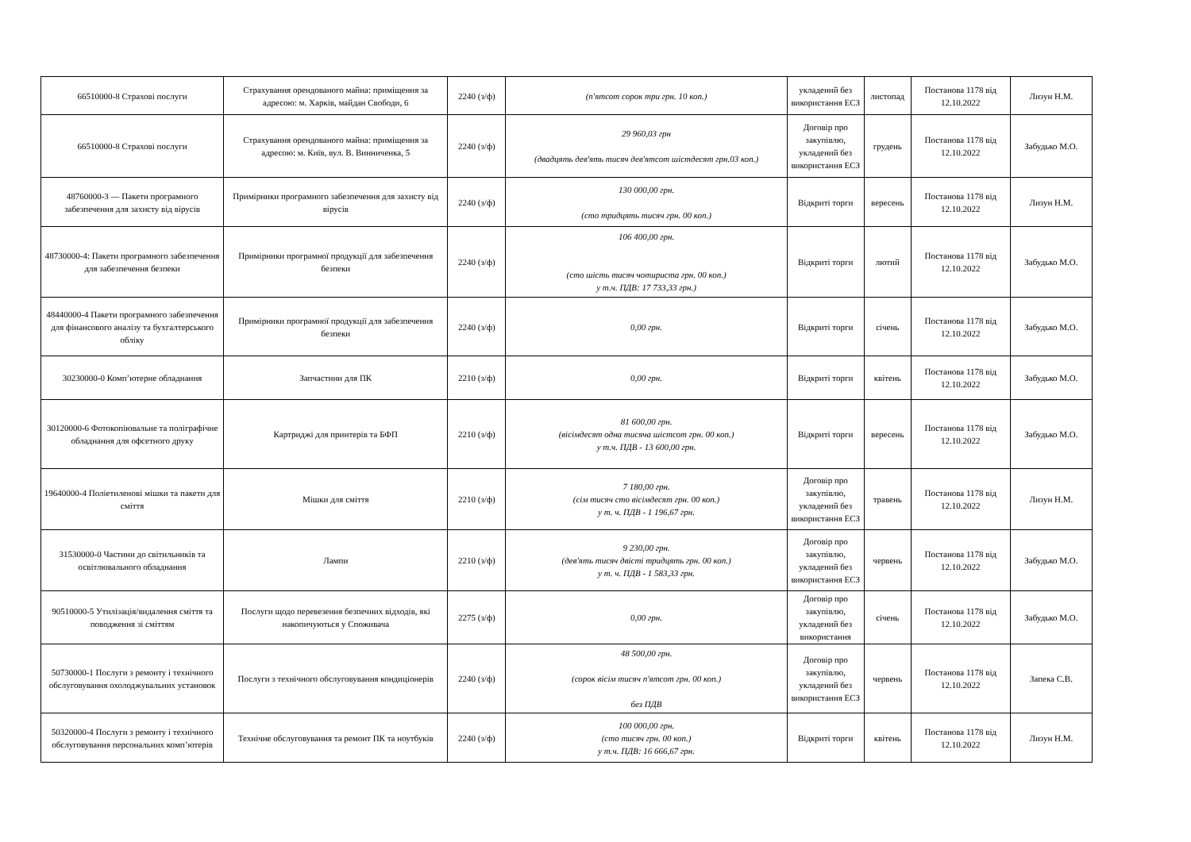| 66510000-8 Страхові послуги | Страхування орендованого майна: приміщення за адресою: м. Харків, майдан Свободи, 6 | 2240 (з/ф) | (п'ятсот сорок три грн. 10 коп.) | укладений без використання ЕСЗ | листопад | Постанова 1178 від 12.10.2022 | Лизун Н.М. |
| 66510000-8 Страхові послуги | Страхування орендованого майна: приміщення за адресою: м. Київ, вул. В. Винниченка, 5 | 2240 (з/ф) | 29 960,03 грн (двадцять дев'ять тисяч дев'ятсот шістдесят грн.03 коп.) | Договір про закупівлю, укладений без використання ЕСЗ | грудень | Постанова 1178 від 12.10.2022 | Забудько М.О. |
| 48760000-3 — Пакети програмного забезпечення для захисту від вірусів | Примірники програмного забезпечення для захисту від вірусів | 2240 (з/ф) | 130 000,00 грн. (сто тридцять тисяч грн. 00 коп.) | Відкриті торги | вересень | Постанова 1178 від 12.10.2022 | Лизун Н.М. |
| 48730000-4: Пакети програмного забезпечення для забезпечення безпеки | Примірники програмної продукції для забезпечення безпеки | 2240 (з/ф) | 106 400,00 грн. (сто шість тисяч чотириста грн. 00 коп.) у т.ч. ПДВ: 17 733,33 грн.) | Відкриті торги | лютий | Постанова 1178 від 12.10.2022 | Забудько М.О. |
| 48440000-4 Пакети програмного забезпечення для фінансового аналізу та бухгалтерського обліку | Примірники програмної продукції для забезпечення безпеки | 2240 (з/ф) | 0,00 грн. | Відкриті торги | січень | Постанова 1178 від 12.10.2022 | Забудько М.О. |
| 30230000-0 Комп’ютерне обладнання | Запчастини для ПК | 2210 (з/ф) | 0,00 грн. | Відкриті торги | квітень | Постанова 1178 від 12.10.2022 | Забудько М.О. |
| 30120000-6 Фотокопіювальне та поліграфічне обладнання для офсетного друку | Картриджі для принтерів та БФП | 2210 (з/ф) | 81 600,00 грн. (вісімдесят одна тисяча шістсот грн. 00 коп.) у т.ч. ПДВ - 13 600,00 грн. | Відкриті торги | вересень | Постанова 1178 від 12.10.2022 | Забудько М.О. |
| 19640000-4 Поліетиленові мішки та пакети для сміття | Мішки для сміття | 2210 (з/ф) | 7 180,00 грн. (сім тисяч сто вісімдесят грн. 00 коп.) у т. ч. ПДВ - 1 196,67 грн. | Договір про закупівлю, укладений без використання ЕСЗ | травень | Постанова 1178 від 12.10.2022 | Лизун Н.М. |
| 31530000-0 Частини до світильників та освітлювального обладнання | Лампи | 2210 (з/ф) | 9 230,00 грн. (дев'ять тисяч двісті тридцять грн. 00 коп.) у т. ч. ПДВ - 1 583,33 грн. | Договір про закупівлю, укладений без використання ЕСЗ | червень | Постанова 1178 від 12.10.2022 | Забудько М.О. |
| 90510000-5 Утилізація/видалення сміття та поводження зі сміттям | Послуги щодо перевезення безпечних відходів, які накопичуються у Споживача | 2275 (з/ф) | 0,00 грн. | Договір про закупівлю, укладений без використання | січень | Постанова 1178 від 12.10.2022 | Забудько М.О. |
| 50730000-1 Послуги з ремонту і технічного обслуговування охолоджувальних установок | Послуги з технічного обслуговування кондиціонерів | 2240 (з/ф) | 48 500,00 грн. (сорок вісім тисяч п'ятсот грн. 00 коп.) без ПДВ | Договір про закупівлю, укладений без використання ЕСЗ | червень | Постанова 1178 від 12.10.2022 | Запека С.В. |
| 50320000-4 Послуги з ремонту і технічного обслуговування персональних комп’ютерів | Технічне обслуговування та ремонт ПК та ноутбуків | 2240 (з/ф) | 100 000,00 грн. (сто тисяч грн. 00 коп.) у т.ч. ПДВ: 16 666,67 грн. | Відкриті торги | квітень | Постанова 1178 від 12.10.2022 | Лизун Н.М. |